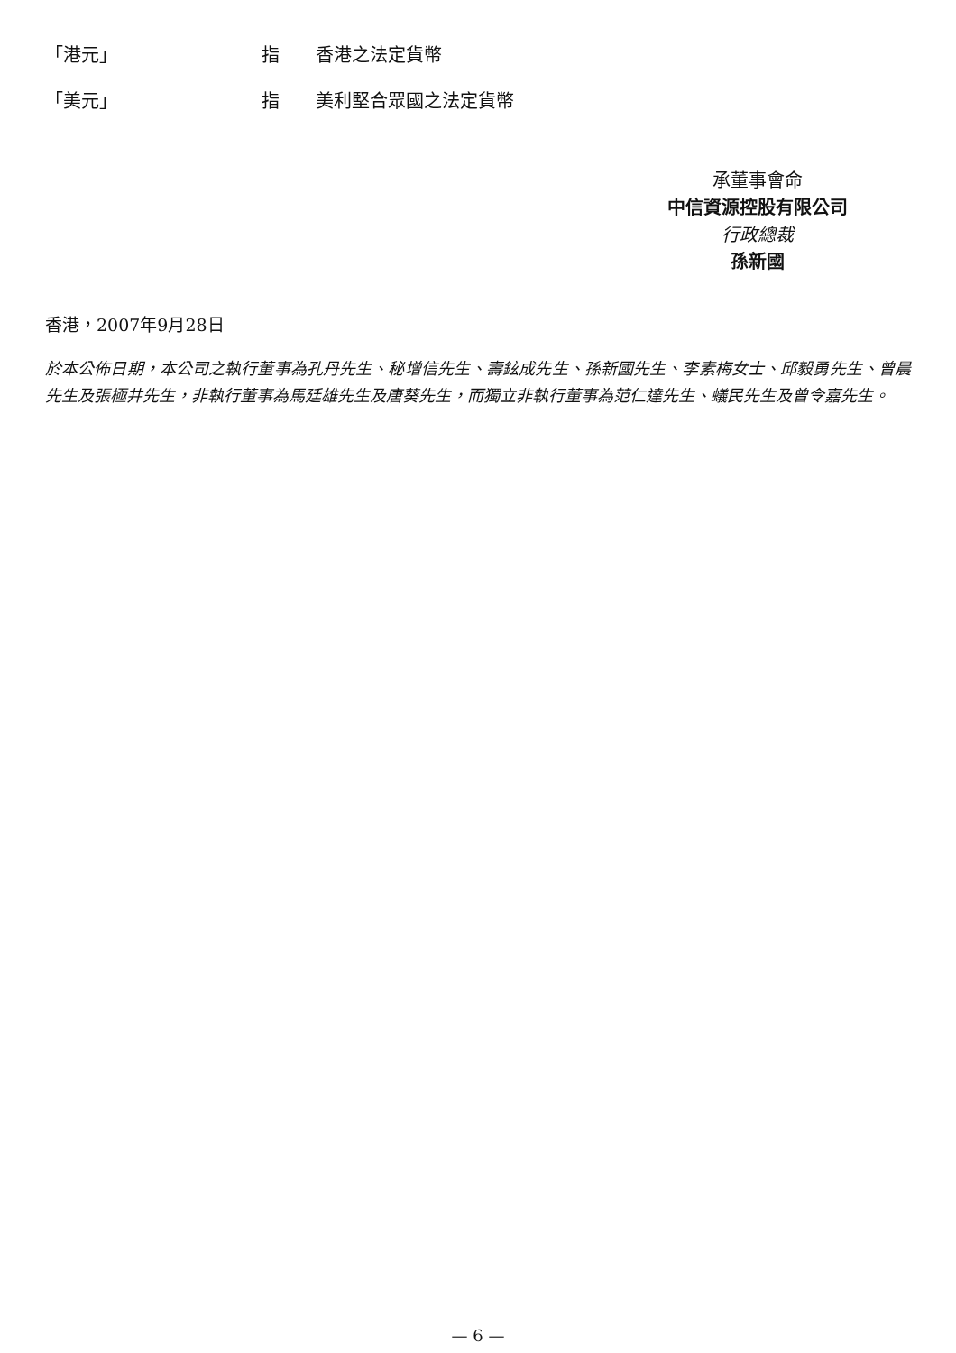「港元」 指 香港之法定貨幣
「美元」 指 美利堅合眾國之法定貨幣
承董事會命
中信資源控股有限公司
行政總裁
孫新國
香港，2007年9月28日
於本公佈日期，本公司之執行董事為孔丹先生、秘增信先生、壽鉉成先生、孫新國先生、李素梅女士、邱毅勇先生、曾晨先生及張極井先生，非執行董事為馬廷雄先生及唐葵先生，而獨立非執行董事為范仁達先生、蟻民先生及曾令嘉先生。
— 6 —